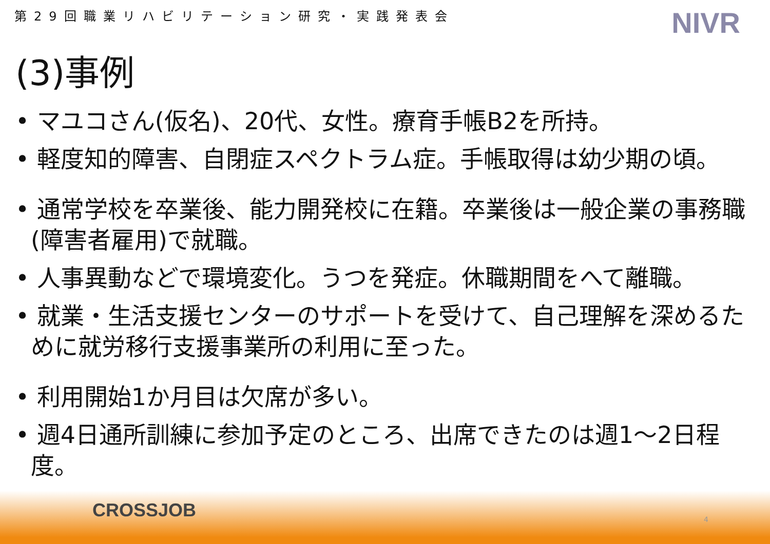第29回職業リハビリテーション研究・実践発表会 NIVR
(3)事例
• マユコさん(仮名)、20代、女性。療育手帳B2を所持。
• 軽度知的障害、自閉症スペクトラム症。手帳取得は幼少期の頃。
• 通常学校を卒業後、能力開発校に在籍。卒業後は一般企業の事務職(障害者雇用)で就職。
• 人事異動などで環境変化。うつを発症。休職期間をへて離職。
• 就業・生活支援センターのサポートを受けて、自己理解を深めるために就労移行支援事業所の利用に至った。
• 利用開始1か月目は欠席が多い。
• 週4日通所訓練に参加予定のところ、出席できたのは週1～2日程度。
CROSSJOB 4